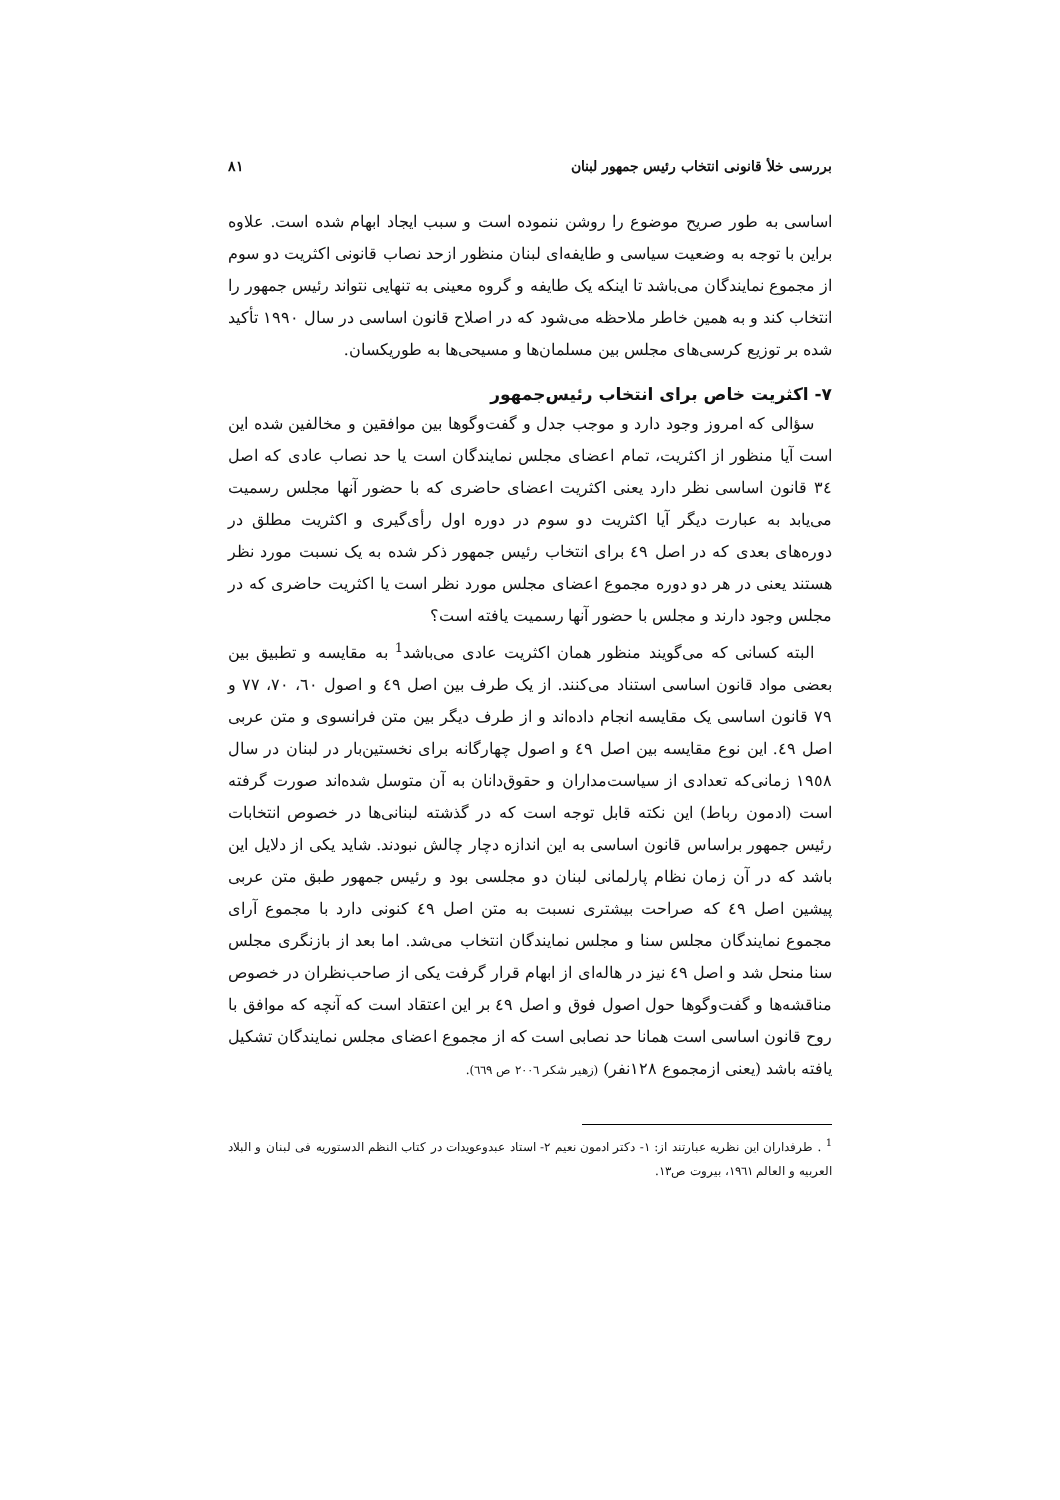بررسی خلأ قانونی انتخاب رئیس جمهور لبنان ۸۱
اساسی به طور صریح موضوع را روشن ننموده است و سبب ایجاد ابهام شده است. علاوه براین با توجه به وضعیت سیاسی و طایفه‌ای لبنان منظور ازحد نصاب قانونی اکثریت دو سوم از مجموع نمایندگان می‌باشد تا اینکه یک طایفه و گروه معینی به تنهایی نتواند رئیس جمهور را انتخاب کند و به همین خاطر ملاحظه می‌شود که در اصلاح قانون اساسی در سال ۱۹۹۰ تأکید شده بر توزیع کرسی‌های مجلس بین مسلمان‌ها و مسیحی‌ها به طوریکسان.
۷- اکثریت خاص برای انتخاب رئیس‌جمهور
سؤالی که امروز وجود دارد و موجب جدل و گفت‌وگوها بین موافقین و مخالفین شده این است آیا منظور از اکثریت، تمام اعضای مجلس نمایندگان است یا حد نصاب عادی که اصل ٣٤ قانون اساسی نظر دارد یعنی اکثریت اعضای حاضری که با حضور آنها مجلس رسمیت می‌یابد به عبارت دیگر آیا اکثریت دو سوم در دوره اول رأی‌گیری و اکثریت مطلق در دوره‌های بعدی که در اصل ٤٩ برای انتخاب رئیس جمهور ذکر شده به یک نسبت مورد نظر هستند یعنی در هر دو دوره مجموع اعضای مجلس مورد نظر است یا اکثریت حاضری که در مجلس وجود دارند و مجلس با حضور آنها رسمیت یافته است؟
البته کسانی که می‌گویند منظور همان اکثریت عادی می‌باشد<sup>1</sup> به مقایسه و تطبیق بین بعضی مواد قانون اساسی استناد می‌کنند. از یک طرف بین اصل ٤٩ و اصول ٦٠، ٧٠، ٧٧ و ٧٩ قانون اساسی یک مقایسه انجام داده‌اند و از طرف دیگر بین متن فرانسوی و متن عربی اصل ٤٩. این نوع مقایسه بین اصل ٤٩ و اصول چهارگانه برای نخستین‌بار در لبنان در سال ١٩٥٨ زمانی‌که تعدادی از سیاست‌مداران و حقوق‌دانان به آن متوسل شده‌اند صورت گرفته است (ادمون رباط) این نکته قابل توجه است که در گذشته لبنانی‌ها در خصوص انتخابات رئیس جمهور براساس قانون اساسی به این اندازه دچار چالش نبودند. شاید یکی از دلایل این باشد که در آن زمان نظام پارلمانی لبنان دو مجلسی بود و رئیس جمهور طبق متن عربی پیشین اصل ٤٩ که صراحت بیشتری نسبت به متن اصل ٤٩ کنونی دارد با مجموع آرای مجموع نمایندگان مجلس سنا و مجلس نمایندگان انتخاب می‌شد. اما بعد از بازنگری مجلس سنا منحل شد و اصل ٤٩ نیز در هاله‌ای از ابهام قرار گرفت یکی از صاحب‌نظران در خصوص مناقشه‌ها و گفت‌وگوها حول اصول فوق و اصل ٤٩ بر این اعتقاد است که آنچه که موافق با روح قانون اساسی است همانا حد نصابی است که از مجموع اعضای مجلس نمایندگان تشکیل یافته باشد (یعنی ازمجموع ١٢٨نفر) (زهیر شکر ٢٠٠٦ ص ٦٦٩).
<sup>1</sup> . طرفداران این نظریه عبارتند از: ١- دکتر ادمون نعیم ٢- استاد عبدوعویدات در کتاب النظم الدستوریه فی لبنان و البلاد العربیه و العالم ١٩٦١، بیروت ص١٣.